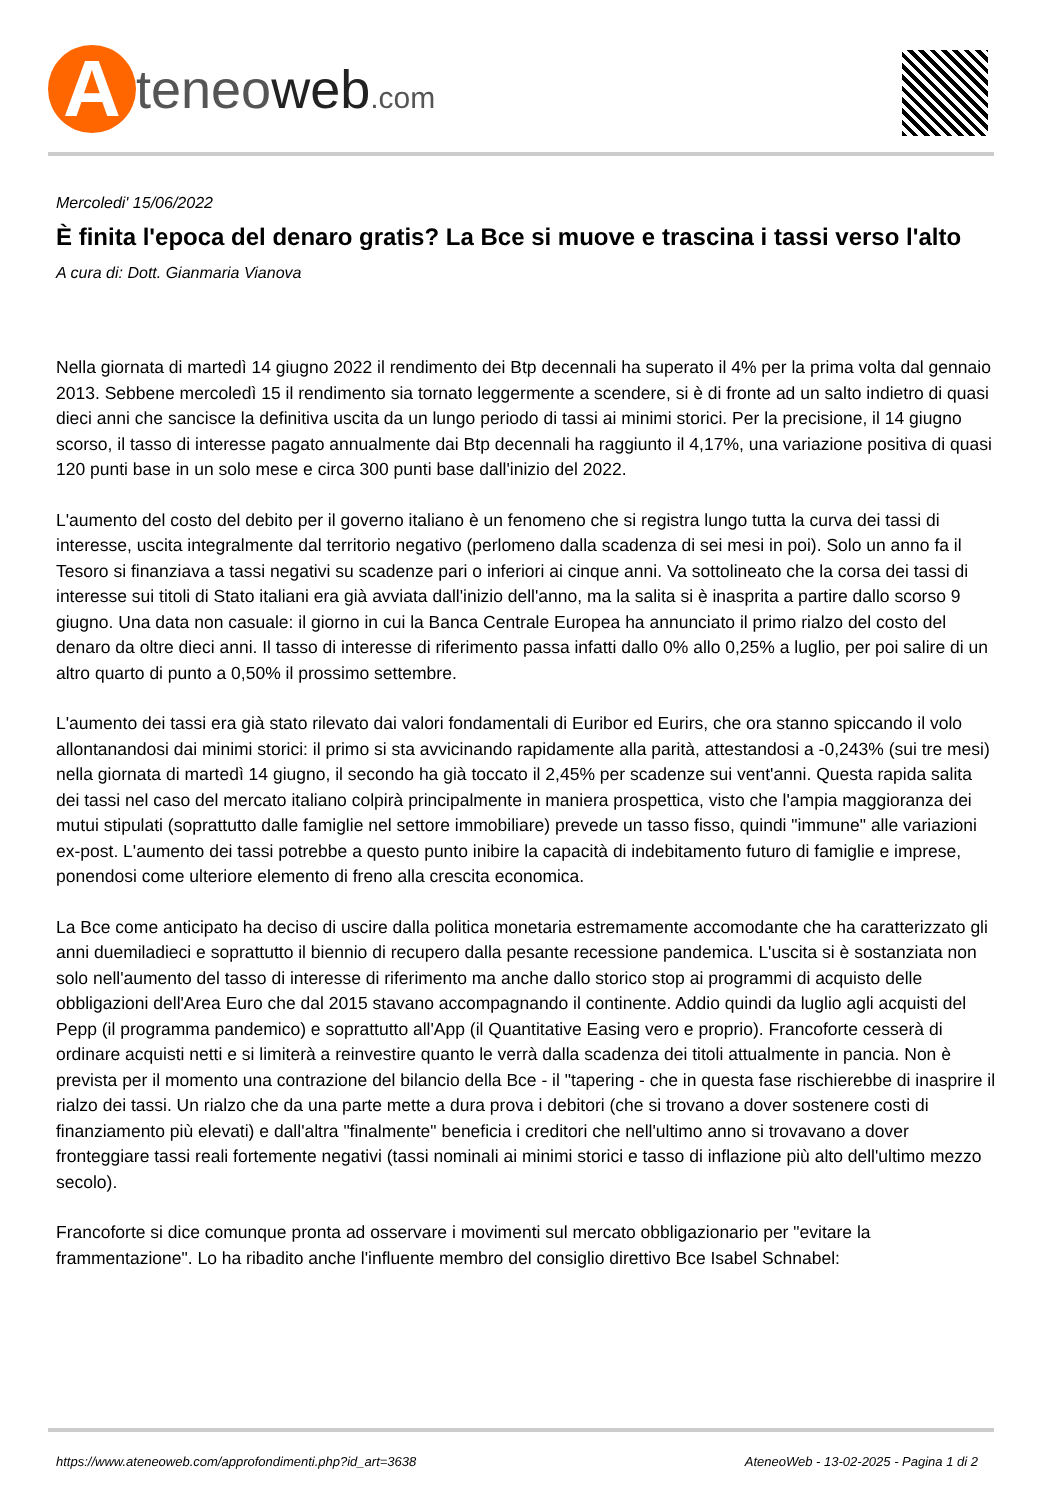A
teneoweb.com
Mercoledi' 15/06/2022
È finita l'epoca del denaro gratis? La Bce si muove e trascina i tassi verso l'alto
A cura di: Dott. Gianmaria Vianova
Nella giornata di martedì 14 giugno 2022 il rendimento dei Btp decennali ha superato il 4% per la prima volta dal gennaio 2013. Sebbene mercoledì 15 il rendimento sia tornato leggermente a scendere, si è di fronte ad un salto indietro di quasi dieci anni che sancisce la definitiva uscita da un lungo periodo di tassi ai minimi storici. Per la precisione, il 14 giugno scorso, il tasso di interesse pagato annualmente dai Btp decennali ha raggiunto il 4,17%, una variazione positiva di quasi 120 punti base in un solo mese e circa 300 punti base dall'inizio del 2022.
L'aumento del costo del debito per il governo italiano è un fenomeno che si registra lungo tutta la curva dei tassi di interesse, uscita integralmente dal territorio negativo (perlomeno dalla scadenza di sei mesi in poi). Solo un anno fa il Tesoro si finanziava a tassi negativi su scadenze pari o inferiori ai cinque anni. Va sottolineato che la corsa dei tassi di interesse sui titoli di Stato italiani era già avviata dall'inizio dell'anno, ma la salita si è inasprita a partire dallo scorso 9 giugno. Una data non casuale: il giorno in cui la Banca Centrale Europea ha annunciato il primo rialzo del costo del denaro da oltre dieci anni. Il tasso di interesse di riferimento passa infatti dallo 0% allo 0,25% a luglio, per poi salire di un altro quarto di punto a 0,50% il prossimo settembre.
L'aumento dei tassi era già stato rilevato dai valori fondamentali di Euribor ed Eurirs, che ora stanno spiccando il volo allontanandosi dai minimi storici: il primo si sta avvicinando rapidamente alla parità, attestandosi a -0,243% (sui tre mesi) nella giornata di martedì 14 giugno, il secondo ha già toccato il 2,45% per scadenze sui vent'anni. Questa rapida salita dei tassi nel caso del mercato italiano colpirà principalmente in maniera prospettica, visto che l'ampia maggioranza dei mutui stipulati (soprattutto dalle famiglie nel settore immobiliare) prevede un tasso fisso, quindi "immune" alle variazioni ex-post. L'aumento dei tassi potrebbe a questo punto inibire la capacità di indebitamento futuro di famiglie e imprese, ponendosi come ulteriore elemento di freno alla crescita economica.
La Bce come anticipato ha deciso di uscire dalla politica monetaria estremamente accomodante che ha caratterizzato gli anni duemiladieci e soprattutto il biennio di recupero dalla pesante recessione pandemica. L'uscita si è sostanziata non solo nell'aumento del tasso di interesse di riferimento ma anche dallo storico stop ai programmi di acquisto delle obbligazioni dell'Area Euro che dal 2015 stavano accompagnando il continente. Addio quindi da luglio agli acquisti del Pepp (il programma pandemico) e soprattutto all'App (il Quantitative Easing vero e proprio). Francoforte cesserà di ordinare acquisti netti e si limiterà a reinvestire quanto le verrà dalla scadenza dei titoli attualmente in pancia. Non è prevista per il momento una contrazione del bilancio della Bce - il "tapering - che in questa fase rischierebbe di inasprire il rialzo dei tassi. Un rialzo che da una parte mette a dura prova i debitori (che si trovano a dover sostenere costi di finanziamento più elevati) e dall'altra "finalmente" beneficia i creditori che nell'ultimo anno si trovavano a dover fronteggiare tassi reali fortemente negativi (tassi nominali ai minimi storici e tasso di inflazione più alto dell'ultimo mezzo secolo).
Francoforte si dice comunque pronta ad osservare i movimenti sul mercato obbligazionario per "evitare la frammentazione". Lo ha ribadito anche l'influente membro del consiglio direttivo Bce Isabel Schnabel:
https://www.ateneoweb.com/approfondimenti.php?id_art=3638 AteneoWeb - 13-02-2025 - Pagina 1 di 2